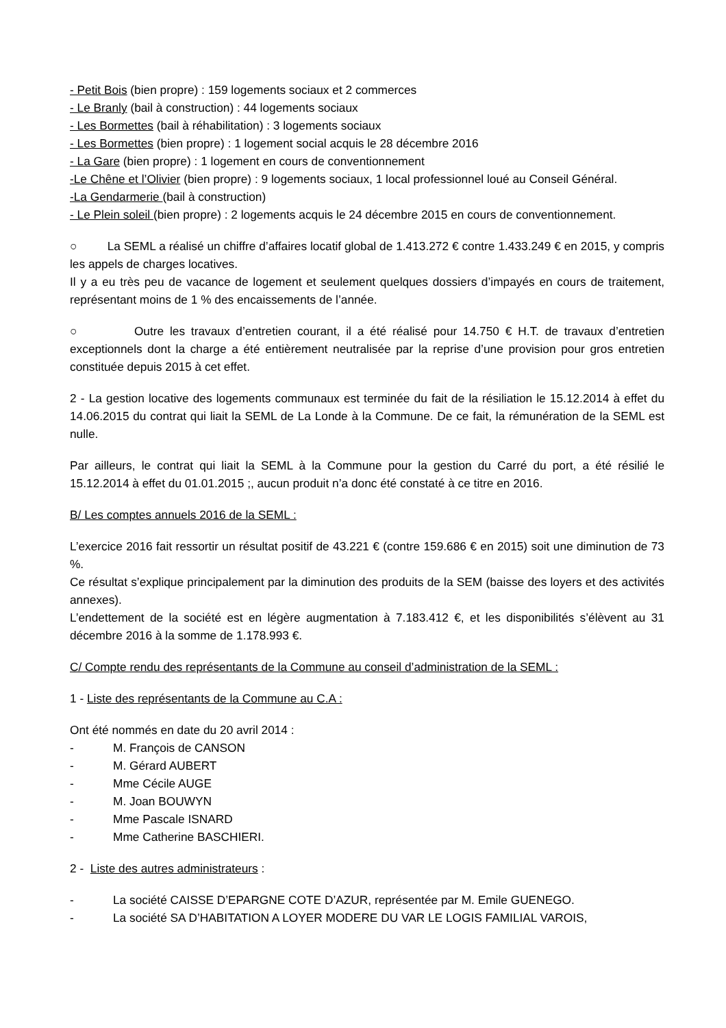- Petit Bois (bien propre) : 159 logements sociaux et 2 commerces
- Le Branly (bail à construction) : 44 logements sociaux
- Les Bormettes (bail à réhabilitation) : 3 logements sociaux
- Les Bormettes (bien propre) : 1 logement social acquis le 28 décembre 2016
- La Gare (bien propre) : 1 logement en cours de conventionnement
-Le Chêne et l’Olivier (bien propre) : 9 logements sociaux, 1 local professionnel loué au Conseil Général.
-La Gendarmerie (bail à construction)
- Le Plein soleil (bien propre) : 2 logements acquis le 24 décembre 2015 en cours de conventionnement.
○ La SEML a réalisé un chiffre d’affaires locatif global de 1.413.272 € contre 1.433.249 € en 2015, y compris les appels de charges locatives.
Il y a eu très peu de vacance de logement et seulement quelques dossiers d’impayés en cours de traitement, représentant moins de 1 % des encaissements de l’année.
○ Outre les travaux d’entretien courant, il a été réalisé pour 14.750 € H.T. de travaux d’entretien exceptionnels dont la charge a été entièrement neutralisée par la reprise d’une provision pour gros entretien constituée depuis 2015 à cet effet.
2 - La gestion locative des logements communaux est terminée du fait de la résiliation le 15.12.2014 à effet du 14.06.2015 du contrat qui liait la SEML de La Londe à la Commune. De ce fait, la rémunération de la SEML est nulle.
Par ailleurs, le contrat qui liait la SEML à la Commune pour la gestion du Carré du port, a été résilié le 15.12.2014 à effet du 01.01.2015 ;, aucun produit n’a donc été constaté à ce titre en 2016.
B/ Les comptes annuels 2016 de la SEML :
L’exercice 2016 fait ressortir un résultat positif de 43.221 € (contre 159.686 € en 2015) soit une diminution de 73 %.
Ce résultat s’explique principalement par la diminution des produits de la SEM (baisse des loyers et des activités annexes).
L’endettement de la société est en légère augmentation à 7.183.412 €, et les disponibilités s’élèvent au 31 décembre 2016 à la somme de 1.178.993 €.
C/ Compte rendu des représentants de la Commune au conseil d’administration de la SEML :
1 - Liste des représentants de la Commune au C.A :
Ont été nommés en date du 20 avril 2014 :
- M. François de CANSON
- M. Gérard AUBERT
- Mme Cécile AUGE
- M. Joan BOUWYN
- Mme Pascale ISNARD
- Mme Catherine BASCHIERI.
2 - Liste des autres administrateurs :
- La société CAISSE D’EPARGNE COTE D’AZUR, représentée par M. Emile GUENEGO.
- La société SA D’HABITATION A LOYER MODERE DU VAR LE LOGIS FAMILIAL VAROIS,